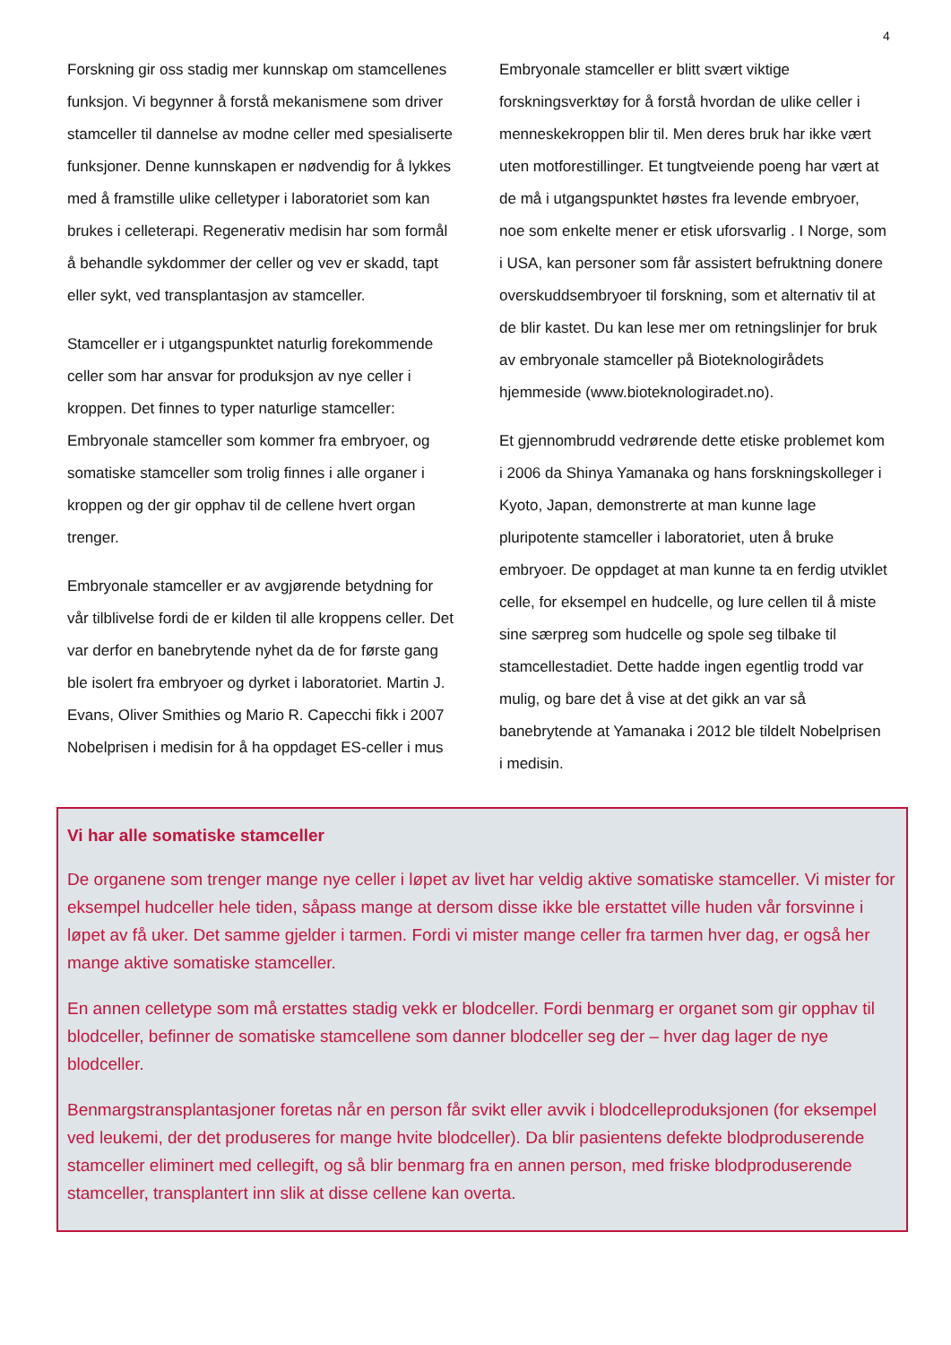4
Forskning gir oss stadig mer kunnskap om stamcellenes funksjon. Vi begynner å forstå mekanismene som driver stamceller til dannelse av modne celler med spesialiserte funksjoner. Denne kunnskapen er nødvendig for å lykkes med å framstille ulike celletyper i laboratoriet som kan brukes i celleterapi. Regenerativ medisin har som formål å behandle sykdommer der celler og vev er skadd, tapt eller sykt, ved transplantasjon av stamceller.
Stamceller er i utgangspunktet naturlig forekommende celler som har ansvar for produksjon av nye celler i kroppen. Det finnes to typer naturlige stamceller: Embryonale stamceller som kommer fra embryoer, og somatiske stamceller som trolig finnes i alle organer i kroppen og der gir opphav til de cellene hvert organ trenger.
Embryonale stamceller er av avgjørende betydning for vår tilblivelse fordi de er kilden til alle kroppens celler. Det var derfor en banebrytende nyhet da de for første gang ble isolert fra embryoer og dyrket i laboratoriet. Martin J. Evans, Oliver Smithies og Mario R. Capecchi fikk i 2007 Nobelprisen i medisin for å ha oppdaget ES-celler i mus
Embryonale stamceller er blitt svært viktige forskningsverktøy for å forstå hvordan de ulike celler i menneskekroppen blir til. Men deres bruk har ikke vært uten motforestillinger. Et tungtveiende poeng har vært at de må i utgangspunktet høstes fra levende embryoer, noe som enkelte mener er etisk uforsvarlig . I Norge, som i USA, kan personer som får assistert befruktning donere overskuddsembryoer til forskning, som et alternativ til at de blir kastet. Du kan lese mer om retningslinjer for bruk av embryonale stamceller på Bioteknologirådets hjemmeside (www.bioteknologiradet.no).
Et gjennombrudd vedrørende dette etiske problemet kom i 2006 da Shinya Yamanaka og hans forskningskolleger i Kyoto, Japan, demonstrerte at man kunne lage pluripotente stamceller i laboratoriet, uten å bruke embryoer. De oppdaget at man kunne ta en ferdig utviklet celle, for eksempel en hudcelle, og lure cellen til å miste sine særpreg som hudcelle og spole seg tilbake til stamcellestadiet. Dette hadde ingen egentlig trodd var mulig, og bare det å vise at det gikk an var så banebrytende at Yamanaka i 2012 ble tildelt Nobelprisen i medisin.
Vi har alle somatiske stamceller
De organene som trenger mange nye celler i løpet av livet har veldig aktive somatiske stamceller. Vi mister for eksempel hudceller hele tiden, såpass mange at dersom disse ikke ble erstattet ville huden vår forsvinne i løpet av få uker. Det samme gjelder i tarmen. Fordi vi mister mange celler fra tarmen hver dag, er også her mange aktive somatiske stamceller.
En annen celletype som må erstattes stadig vekk er blodceller. Fordi benmarg er organet som gir opphav til blodceller, befinner de somatiske stamcellene som danner blodceller seg der – hver dag lager de nye blodceller.
Benmargstransplantasjoner foretas når en person får svikt eller avvik i blodcelleproduksjonen (for eksempel ved leukemi, der det produseres for mange hvite blodceller). Da blir pasientens defekte blodproduserende stamceller eliminert med cellegift, og så blir benmarg fra en annen person, med friske blodproduserende stamceller, transplantert inn slik at disse cellene kan overta.